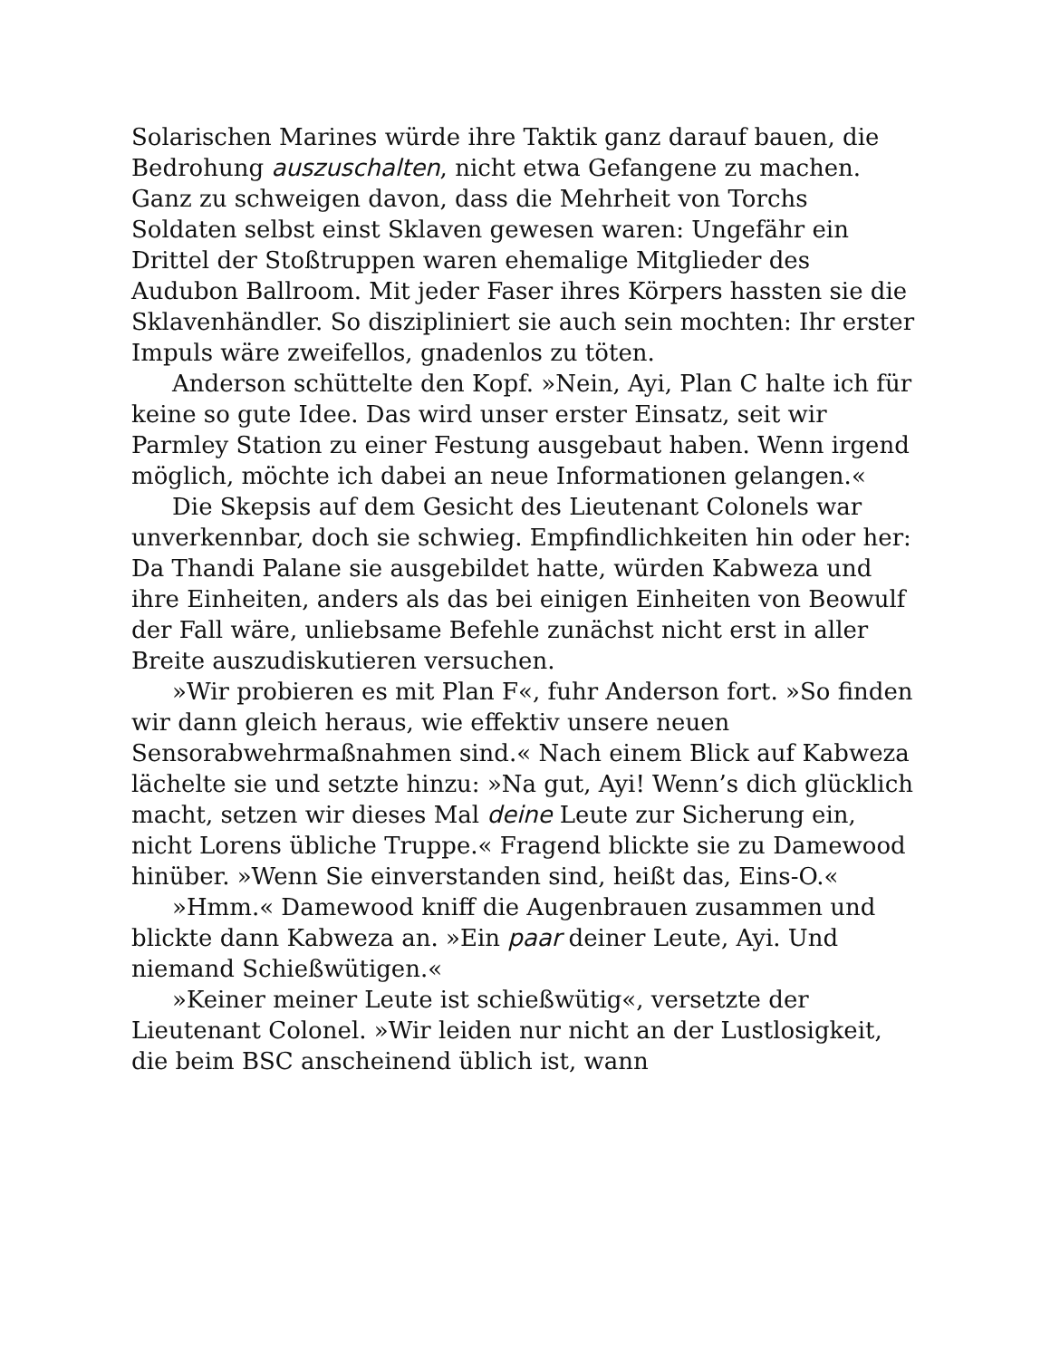Solarischen Marines würde ihre Taktik ganz darauf bauen, die Bedrohung auszuschalten, nicht etwa Gefangene zu machen. Ganz zu schweigen davon, dass die Mehrheit von Torchs Soldaten selbst einst Sklaven gewesen waren: Ungefähr ein Drittel der Stoßtruppen waren ehemalige Mitglieder des Audubon Ballroom. Mit jeder Faser ihres Körpers hassten sie die Sklavenhändler. So diszipliniert sie auch sein mochten: Ihr erster Impuls wäre zweifellos, gnadenlos zu töten.
Anderson schüttelte den Kopf. »Nein, Ayi, Plan C halte ich für keine so gute Idee. Das wird unser erster Einsatz, seit wir Parmley Station zu einer Festung ausgebaut haben. Wenn irgend möglich, möchte ich dabei an neue Informationen gelangen.«
Die Skepsis auf dem Gesicht des Lieutenant Colonels war unverkennbar, doch sie schwieg. Empfindlichkeiten hin oder her: Da Thandi Palane sie ausgebildet hatte, würden Kabweza und ihre Einheiten, anders als das bei einigen Einheiten von Beowulf der Fall wäre, unliebsame Befehle zunächst nicht erst in aller Breite auszudiskutieren versuchen.
»Wir probieren es mit Plan F«, fuhr Anderson fort. »So finden wir dann gleich heraus, wie effektiv unsere neuen Sensorabwehrmaßnahmen sind.« Nach einem Blick auf Kabweza lächelte sie und setzte hinzu: »Na gut, Ayi! Wenn’s dich glücklich macht, setzen wir dieses Mal deine Leute zur Sicherung ein, nicht Lorens übliche Truppe.« Fragend blickte sie zu Damewood hinüber. »Wenn Sie einverstanden sind, heißt das, Eins-O.«
»Hmm.« Damewood kniff die Augenbrauen zusammen und blickte dann Kabweza an. »Ein paar deiner Leute, Ayi. Und niemand Schießwütigen.«
»Keiner meiner Leute ist schießwütig«, versetzte der Lieutenant Colonel. »Wir leiden nur nicht an der Lustlosigkeit, die beim BSC anscheinend üblich ist, wann